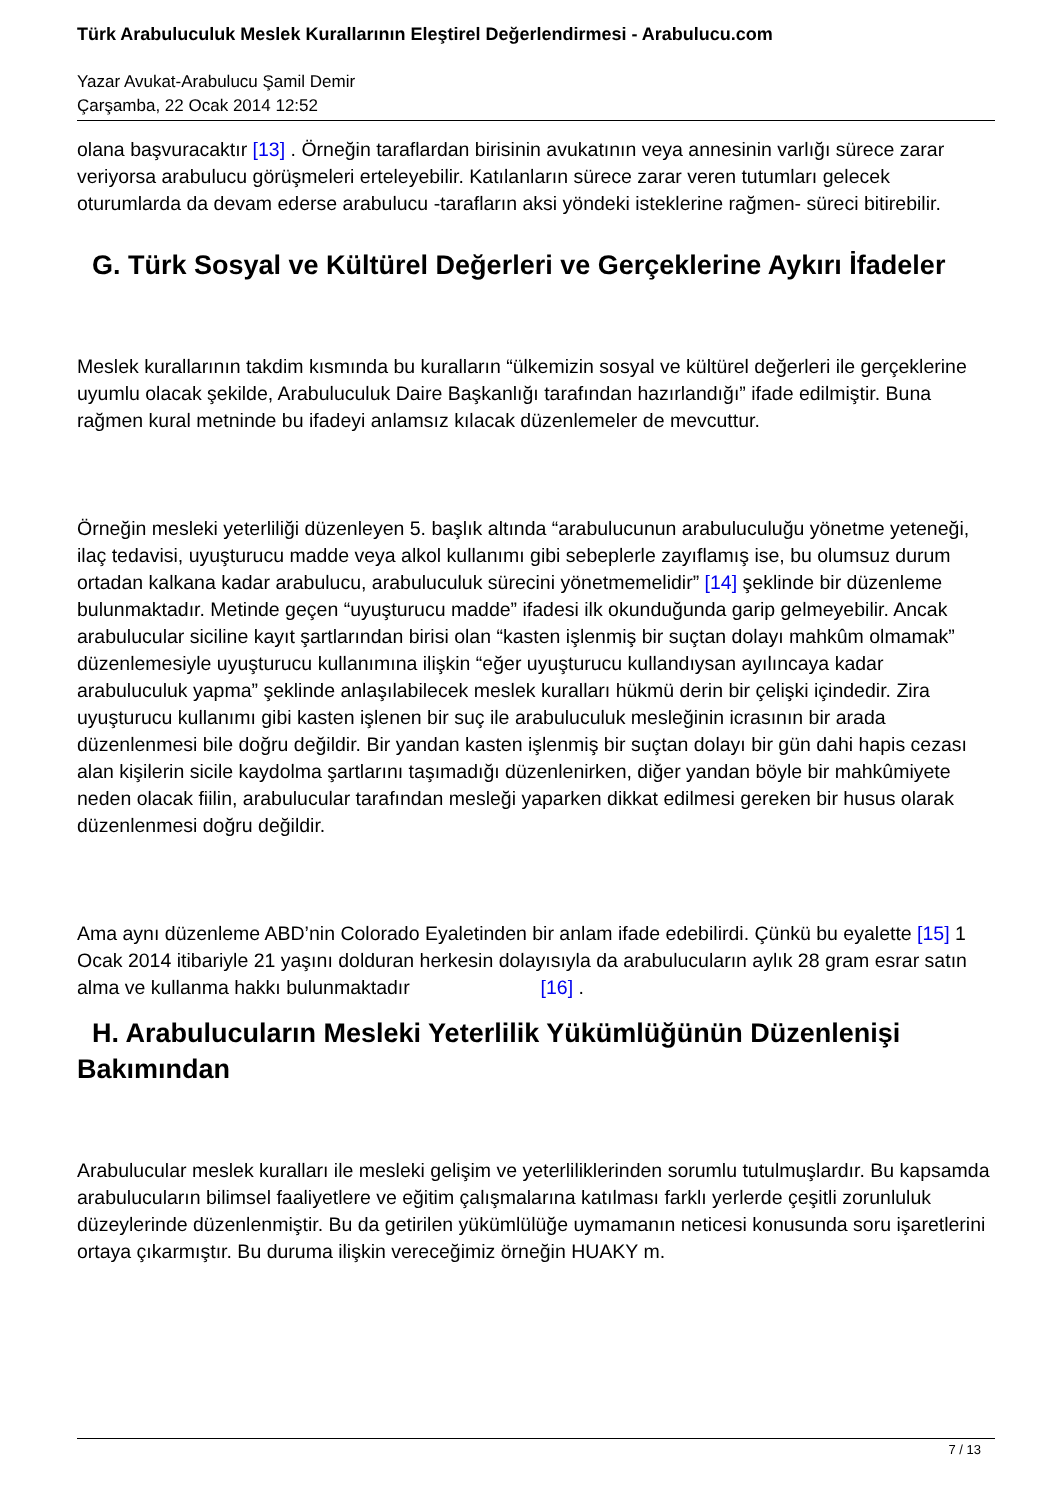Türk Arabuluculuk Meslek Kurallarının Eleştirel Değerlendirmesi - Arabulucu.com
Yazar Avukat-Arabulucu Şamil Demir
Çarşamba, 22 Ocak 2014 12:52
olana başvuracaktır [13] . Örneğin taraflardan birisinin avukatının veya annesinin varlığı sürece zarar veriyorsa arabulucu görüşmeleri erteleyebilir. Katılanların sürece zarar veren tutumları gelecek oturumlarda da devam ederse arabulucu -tarafların aksi yöndeki isteklerine rağmen- süreci bitirebilir.
G. Türk Sosyal ve Kültürel Değerleri ve Gerçeklerine Aykırı İfadeler
Meslek kurallarının takdim kısmında bu kuralların “ülkemizin sosyal ve kültürel değerleri ile gerçeklerine uyumlu olacak şekilde, Arabuluculuk Daire Başkanlığı tarafından hazırlandığı” ifade edilmiştir. Buna rağmen kural metninde bu ifadeyi anlamsız kılacak düzenlemeler de mevcuttur.
Örneğin mesleki yeterliliği düzenleyen 5. başlık altında “arabulucunun arabuluculuğu yönetme yeteneği, ilaç tedavisi, uyuşturucu madde veya alkol kullanımı gibi sebeplerle zayıflamış ise, bu olumsuz durum ortadan kalkana kadar arabulucu, arabuluculuk sürecini yönetmemelidir” [14] şeklinde bir düzenleme bulunmaktadır. Metinde geçen “uyuşturucu madde” ifadesi ilk okunduğunda garip gelmeyebilir. Ancak arabulucular siciline kayıt şartlarından birisi olan “kasten işlenmiş bir suçtan dolayı mahkûm olmamak” düzenlemesiyle uyuşturucu kullanımına ilişkin “eğer uyuşturucu kullandıysan ayılıncaya kadar arabuluculuk yapma” şeklinde anlaşılabilecek meslek kuralları hükmü derin bir çelişki içindedir. Zira uyuşturucu kullanımı gibi kasten işlenen bir suç ile arabuluculuk mesleğinin icrasının bir arada düzenlenmesi bile doğru değildir. Bir yandan kasten işlenmiş bir suçtan dolayı bir gün dahi hapis cezası alan kişilerin sicile kaydolma şartlarını taşımadığı düzenlenirken, diğer yandan böyle bir mahkûmiyete neden olacak fiilin, arabulucular tarafından mesleği yaparken dikkat edilmesi gereken bir husus olarak düzenlenmesi doğru değildir.
Ama aynı düzenleme ABD’nin Colorado Eyaletinden bir anlam ifade edebilirdi. Çünkü bu eyalette [15] 1 Ocak 2014 itibariyle 21 yaşını dolduran herkesin dolayısıyla da arabulucuların aylık 28 gram esrar satın alma ve kullanma hakkı bulunmaktadır [16] .
H. Arabulucuların Mesleki Yeterlilik Yükümlüğünün Düzenlenişi Bakımından
Arabulucular meslek kuralları ile mesleki gelişim ve yeterliliklerinden sorumlu tutulmuşlardır. Bu kapsamda arabulucuların bilimsel faaliyetlere ve eğitim çalışmalarına katılması farklı yerlerde çeşitli zorunluluk düzeylerinde düzenlenmiştir. Bu da getirilen yükümlülüğe uymamanın neticesi konusunda soru işaretlerini ortaya çıkarmıştır. Bu duruma ilişkin vereceğimiz örneğin HUAKY m.
7 / 13